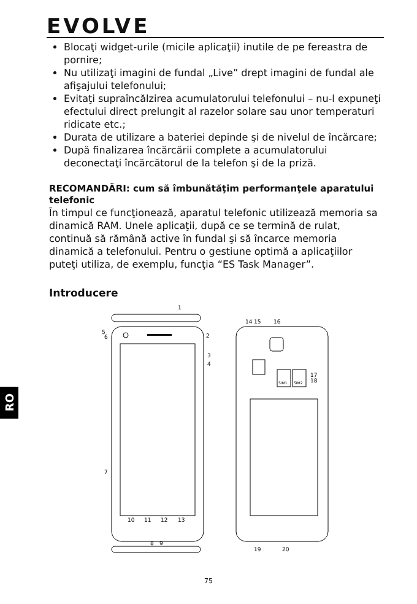EVOLVE
Blocaţi widget-urile (micile aplicaţii) inutile de pe fereastra de pornire;
Nu utilizaţi imagini de fundal „Live” drept imagini de fundal ale afişajului telefonului;
Evitaţi supraîncălzirea acumulatorului telefonului – nu-l expuneţi efectului direct prelungit al razelor solare sau unor temperaturi ridicate etc.;
Durata de utilizare a bateriei depinde şi de nivelul de încărcare;
După finalizarea încărcării complete a acumulatorului deconectaţi încărcătorul de la telefon şi de la priză.
RECOMANDĂRI: cum să îmbunătăţim performanţele aparatului telefonic
În timpul ce funcţionează, aparatul telefonic utilizează memoria sa dinamică RAM. Unele aplicaţii, după ce se termină de rulat, continuă să rămână active în fundal şi să încarce memoria dinamică a telefonului. Pentru o gestiune optimă a aplicaţiilor puteţi utiliza, de exemplu, funcţia “ES Task Manager”.
Introducere
1
2
3
4
5
6
7
10
11
12
13
8
9
SIM1
SIM2
14
15
16
17
18
19
20
RO
75